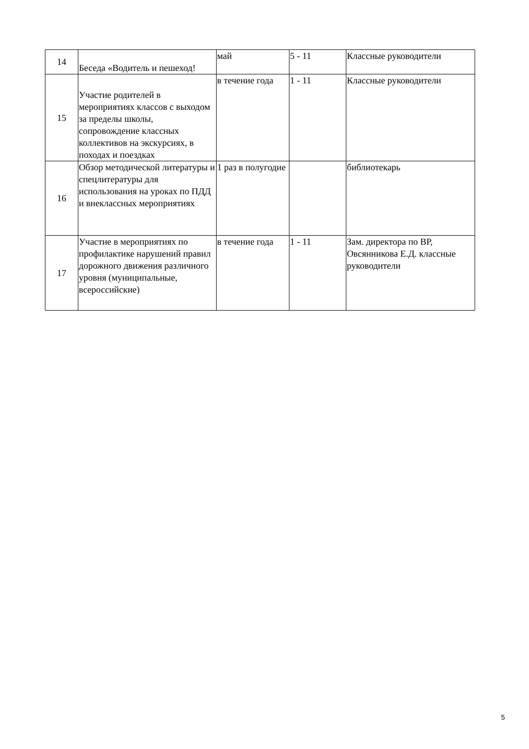| 14 | Беседа «Водитель и пешеход! | май | 5 - 11 | Классные руководители |
| 15 | Участие родителей в мероприятиях классов с выходом за пределы школы, сопровождение классных коллективов на экскурсиях, в походах и поездках | в течение года | 1 - 11 | Классные руководители |
| 16 | Обзор методической литературы и спецлитературы для использования на уроках по ПДД и внеклассных мероприятиях | 1 раз в полугодие | | библиотекарь |
| 17 | Участие в мероприятиях по профилактике нарушений правил дорожного движения различного уровня (муниципальные, всероссийские) | в течение года | 1 - 11 | Зам. директора по ВР, Овсянникова Е.Д. классные руководители |
5